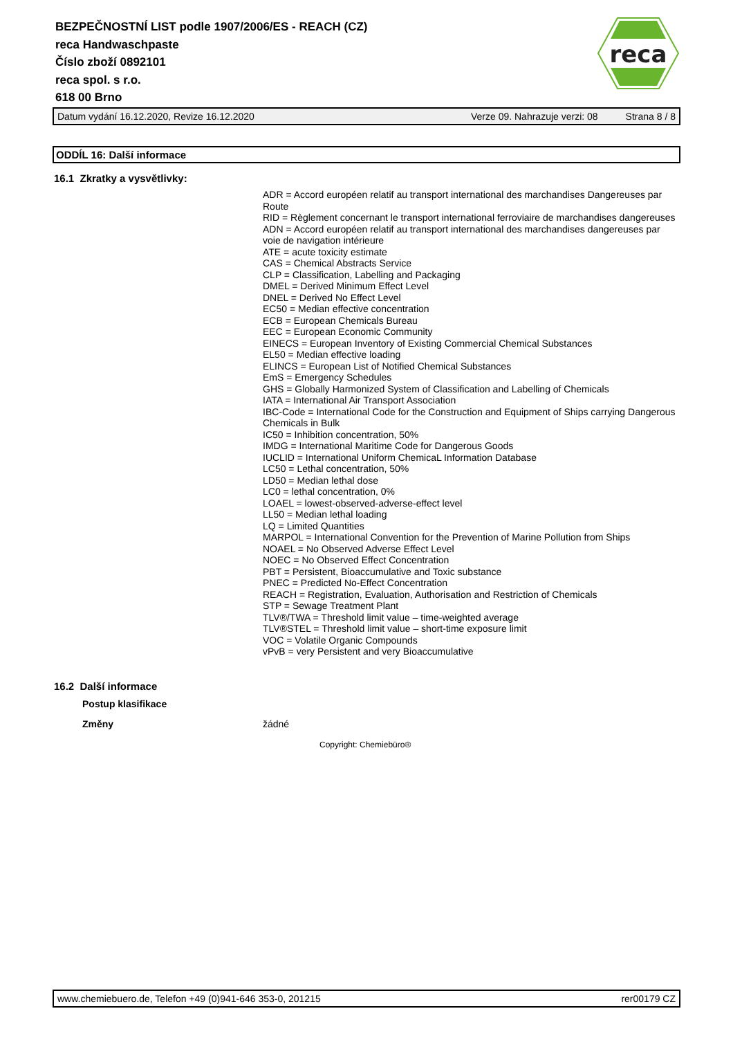BEZPEČNOSTNÍ LIST podle 1907/2006/ES - REACH (CZ)
reca Handwaschpaste
Číslo zboží 0892101
reca spol. s r.o.
618 00 Brno
reca
Datum vydání 16.12.2020, Revize 16.12.2020 Verze 09. Nahrazuje verzi: 08 Strana 8 / 8
ODDÍL 16: Další informace
16.1 Zkratky a vysvětlivky:
ADR = Accord européen relatif au transport international des marchandises Dangereuses par Route
RID = Règlement concernant le transport international ferroviaire de marchandises dangereuses
ADN = Accord européen relatif au transport international des marchandises dangereuses par voie de navigation intérieure
ATE = acute toxicity estimate
CAS = Chemical Abstracts Service
CLP = Classification, Labelling and Packaging
DMEL = Derived Minimum Effect Level
DNEL = Derived No Effect Level
EC50 = Median effective concentration
ECB = European Chemicals Bureau
EEC = European Economic Community
EINECS = European Inventory of Existing Commercial Chemical Substances
EL50 = Median effective loading
ELINCS = European List of Notified Chemical Substances
EmS = Emergency Schedules
GHS = Globally Harmonized System of Classification and Labelling of Chemicals
IATA = International Air Transport Association
IBC-Code = International Code for the Construction and Equipment of Ships carrying Dangerous Chemicals in Bulk
IC50 = Inhibition concentration, 50%
IMDG = International Maritime Code for Dangerous Goods
IUCLID = International Uniform ChemicaL Information Database
LC50 = Lethal concentration, 50%
LD50 = Median lethal dose
LC0 = lethal concentration, 0%
LOAEL = lowest-observed-adverse-effect level
LL50 = Median lethal loading
LQ = Limited Quantities
MARPOL = International Convention for the Prevention of Marine Pollution from Ships
NOAEL = No Observed Adverse Effect Level
NOEC = No Observed Effect Concentration
PBT = Persistent, Bioaccumulative and Toxic substance
PNEC = Predicted No-Effect Concentration
REACH = Registration, Evaluation, Authorisation and Restriction of Chemicals
STP = Sewage Treatment Plant
TLV®/TWA = Threshold limit value – time-weighted average
TLV®STEL = Threshold limit value – short-time exposure limit
VOC = Volatile Organic Compounds
vPvB = very Persistent and very Bioaccumulative
16.2 Další informace
Postup klasifikace
Změny žádné
Copyright: Chemiebüro®
www.chemiebuero.de, Telefon +49 (0)941-646 353-0, 201215 rer00179 CZ